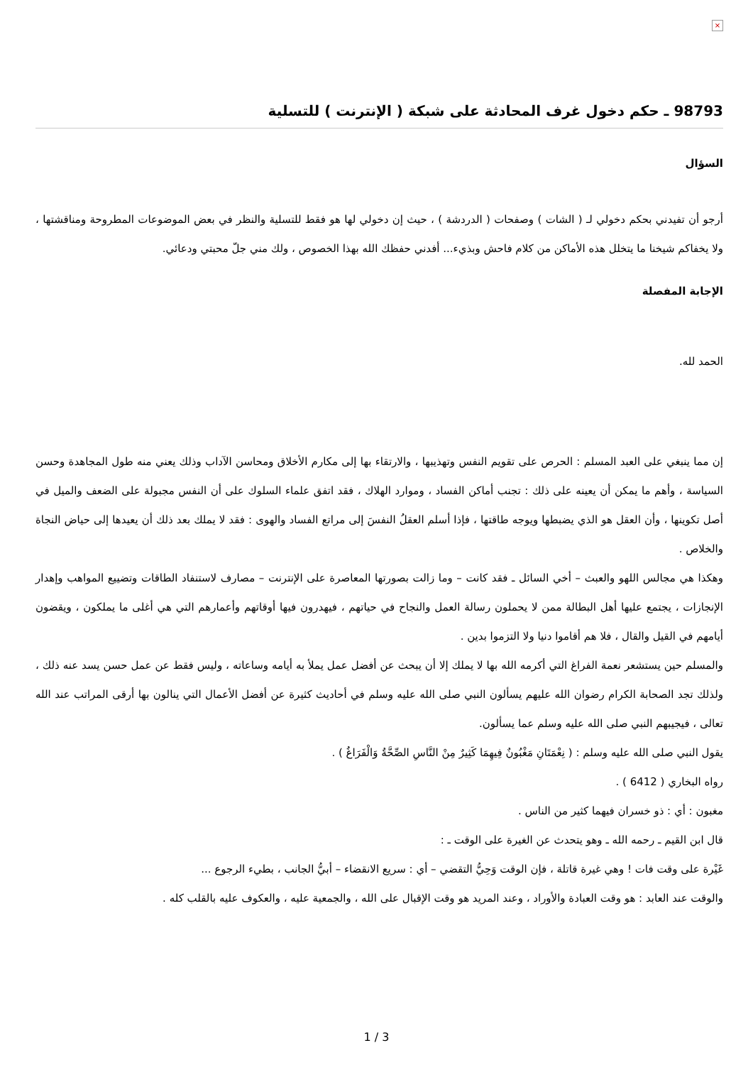×
98793 ـ حكم دخول غرف المحادثة على شبكة ( الإنترنت ) للتسلية
السؤال
أرجو أن تفيدني بحكم دخولي لـ ( الشات ) وصفحات ( الدردشة ) ، حيث إن دخولي لها هو فقط للتسلية والنظر في بعض الموضوعات المطروحة ومناقشتها ، ولا يخفاكم شيخنا ما يتخلل هذه الأماكن من كلام فاحش وبذيء... أفدني حفظك الله بهذا الخصوص ، ولك مني جلّ محبتي ودعائي.
الإجابة المفصلة
الحمد لله.
إن مما ينبغي على العبد المسلم : الحرص على تقويم النفس وتهذيبها ، والارتقاء بها إلى مكارم الأخلاق ومحاسن الآداب وذلك يعني منه طول المجاهدة وحسن السياسة ، وأهم ما يمكن أن يعينه على ذلك : تجنب أماكن الفساد ، وموارد الهلاك ، فقد اتفق علماء السلوك على أن النفس مجبولة على الضعف والميل في أصل تكوينها ، وأن العقل هو الذي يضبطها ويوجه طاقتها ، فإذا أسلم العقلُ النفسَ إلى مراتع الفساد والهوى : فقد لا يملك بعد ذلك أن يعيدها إلى حياض النجاة والخلاص .
وهكذا هي مجالس اللهو والعبث – أخي السائل ـ فقد كانت – وما زالت بصورتها المعاصرة على الإنترنت – مصارف لاستنفاد الطاقات وتضييع المواهب وإهدار الإنجازات ، يجتمع عليها أهل البطالة ممن لا يحملون رسالة العمل والنجاح في حياتهم ، فيهدرون فيها أوقاتهم وأعمارهم التي هي أغلى ما يملكون ، ويقضون أيامهم في القيل والقال ، فلا هم أقاموا دنيا ولا التزموا بدين .
والمسلم حين يستشعر نعمة الفراغ التي أكرمه الله بها لا يملك إلا أن يبحث عن أفضل عمل يملأ به أيامه وساعاته ، وليس فقط عن عمل حسن يسد عنه ذلك ، ولذلك تجد الصحابة الكرام رضوان الله عليهم يسألون النبي صلى الله عليه وسلم في أحاديث كثيرة عن أفضل الأعمال التي ينالون بها أرقى المراتب عند الله تعالى ، فيجيبهم النبي صلى الله عليه وسلم عما يسألون.
يقول النبي صلى الله عليه وسلم : ( نِعْمَتَانِ مَغْبُونٌ فِيهِمَا كَثِيرٌ مِنْ النَّاسِ الصِّحَّةُ وَالْفَرَاغُ ) .
رواه البخاري ( 6412 ) .
مغبون : أي : ذو خسران فيهما كثير من الناس .
قال ابن القيم ـ رحمه الله ـ وهو يتحدث عن الغيرة على الوقت ـ :
غَيْرة على وقت فات ! وهي غيرة قاتلة ، فإن الوقت وَحِيُّ التقضي – أي : سريع الانقضاء – أبيُّ الجانب ، بطيء الرجوع ...
والوقت عند العابد : هو وقت العبادة والأوراد ، وعند المريد هو وقت الإقبال على الله ، والجمعية عليه ، والعكوف عليه بالقلب كله .
1 / 3